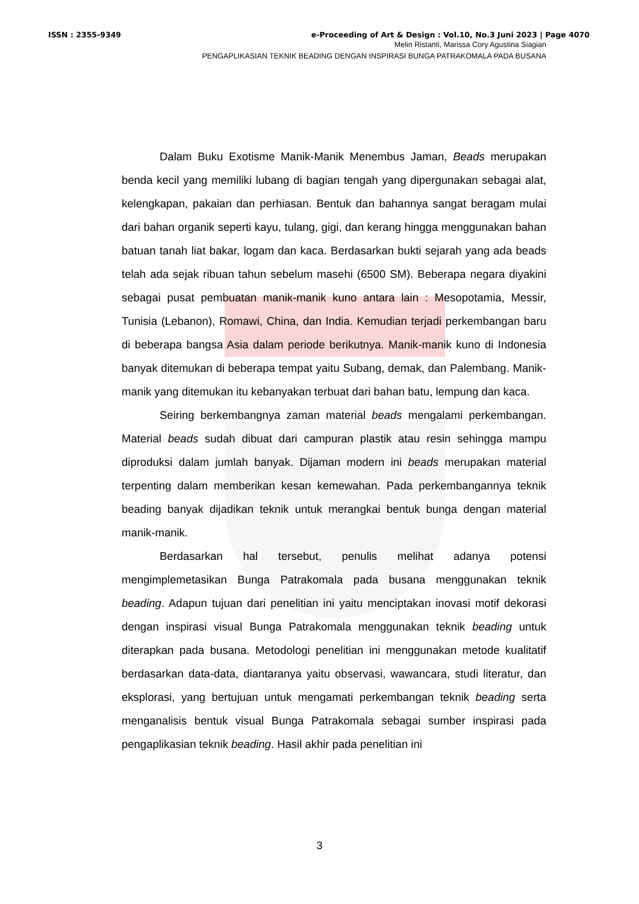ISSN : 2355-9349 e-Proceeding of Art & Design : Vol.10, No.3 Juni 2023 | Page 4070
Melin Ristanti, Marissa Cory Agustina Siagian
PENGAPLIKASIAN TEKNIK BEADING DENGAN INSPIRASI BUNGA PATRAKOMALA PADA BUSANA
Dalam Buku Exotisme Manik-Manik Menembus Jaman, Beads merupakan benda kecil yang memiliki lubang di bagian tengah yang dipergunakan sebagai alat, kelengkapan, pakaian dan perhiasan. Bentuk dan bahannya sangat beragam mulai dari bahan organik seperti kayu, tulang, gigi, dan kerang hingga menggunakan bahan batuan tanah liat bakar, logam dan kaca. Berdasarkan bukti sejarah yang ada beads telah ada sejak ribuan tahun sebelum masehi (6500 SM). Beberapa negara diyakini sebagai pusat pembuatan manik-manik kuno antara lain : Mesopotamia, Messir, Tunisia (Lebanon), Romawi, China, dan India. Kemudian terjadi perkembangan baru di beberapa bangsa Asia dalam periode berikutnya. Manik-manik kuno di Indonesia banyak ditemukan di beberapa tempat yaitu Subang, demak, dan Palembang. Manik-manik yang ditemukan itu kebanyakan terbuat dari bahan batu, lempung dan kaca.
Seiring berkembangnya zaman material beads mengalami perkembangan. Material beads sudah dibuat dari campuran plastik atau resin sehingga mampu diproduksi dalam jumlah banyak. Dijaman modern ini beads merupakan material terpenting dalam memberikan kesan kemewahan. Pada perkembangannya teknik beading banyak dijadikan teknik untuk merangkai bentuk bunga dengan material manik-manik.
Berdasarkan hal tersebut, penulis melihat adanya potensi mengimplemetasikan Bunga Patrakomala pada busana menggunakan teknik beading. Adapun tujuan dari penelitian ini yaitu menciptakan inovasi motif dekorasi dengan inspirasi visual Bunga Patrakomala menggunakan teknik beading untuk diterapkan pada busana. Metodologi penelitian ini menggunakan metode kualitatif berdasarkan data-data, diantaranya yaitu observasi, wawancara, studi literatur, dan eksplorasi, yang bertujuan untuk mengamati perkembangan teknik beading serta menganalisis bentuk visual Bunga Patrakomala sebagai sumber inspirasi pada pengaplikasian teknik beading. Hasil akhir pada penelitian ini
3